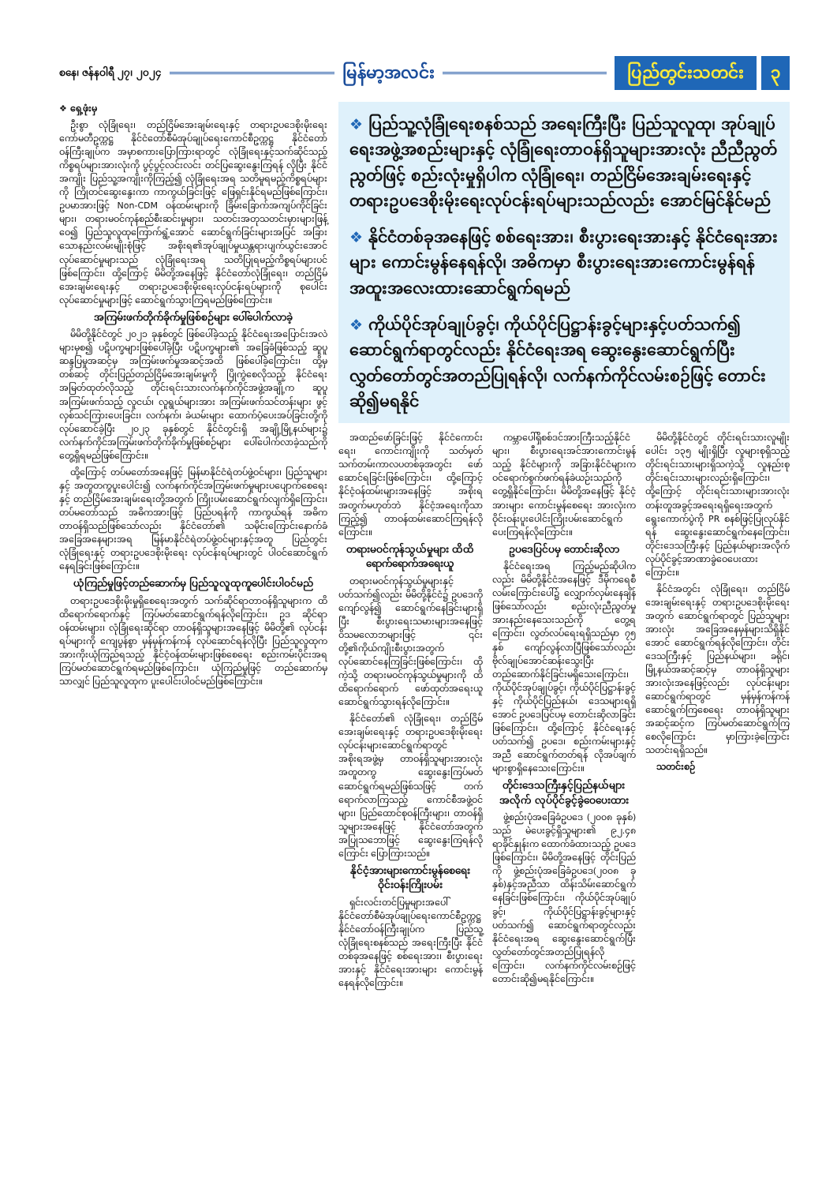စနေ၊ ဇန်နဝါရီ ၂၇၊ ၂၀၂၄
မြန်မာ့အလင်း
ပြည်တွင်းသတင်း ၃
❖ ရှေ့ဖုံးမှ
ဦးစွာ လုံခြုံရေး၊ တည်ငြိမ်အေးချမ်းရေးနှင့် တရားဥပဒေစိုးမိုးရေး ကော်မတီဥက္ကဋ္ဌ နိုင်ငံတော်စီမံအုပ်ချုပ်ရေးကောင်စီဥက္ကဋ္ဌ နိုင်ငံတော်ဝန်ကြီးချုပ်က အမှာစကားပြောကြားရာတွင် လုံခြုံရေးနှင့်သက်ဆိုင်သည့်ကိစ္စရပ်များအားလုံးကို ပွင့်ပွင့်လင်းလင်း တင်ပြဆွေးနွေးကြရန် လိုပြီး နိုင်ငံအကျိုး ပြည်သူ့အကျိုးကိုကြည့်၍ လုံခြုံရေးအရ သတိမူရမည့်ကိစ္စရပ်များကို ကြိုတင်ဆွေးနွေးကာ ကာကွယ်ခြင်းဖြင့် ဖြေရှင်းနိုင်ရမည်ဖြစ်ကြောင်း၊ ဥပမာအားဖြင့် Non-CDM ဝန်ထမ်းများကို ခြိမ်းခြောက်အကျပ်ကိုင်ခြင်းများ၊ တရားမဝင်ကုန်စည်စီးဆင်းမှုများ၊ သတင်းအတုသတင်းမှားများဖြန့်ဝေ၍ ပြည်သူလူထုကြောက်ရွံ့အောင် ဆောင်ရွက်ခြင်းများအပြင် အခြားသောနည်းလမ်းမျိုးစုံဖြင့် အစိုးရ၏အုပ်ချုပ်မှုယန္တရားပျက်ယွင်းအောင် လုပ်ဆောင်မှုများသည် လုံခြုံရေးအရ သတိပြုရမည့်ကိစ္စရပ်များပင်ဖြစ်ကြောင်း၊ ထို့ကြောင့် မိမိတို့အနေဖြင့် နိုင်ငံတော်လုံခြုံရေး၊ တည်ငြိမ်အေးချမ်းရေးနှင့် တရားဥပဒေစိုးမိုးရေးလုပ်ငန်းရပ်များကို စုပေါင်းလုပ်ဆောင်မှုများဖြင့် ဆောင်ရွက်သွားကြရမည်ဖြစ်ကြောင်း။
အကြမ်းဖက်တိုက်ခိုက်မှုဖြစ်စဉ်များ ပေါ်ပေါက်လာခဲ့
မိမိတို့နိုင်ငံတွင် ၂၀၂၁ ခုနှစ်တွင် ဖြစ်ပေါ်ခဲ့သည့် နိုင်ငံရေးအပြောင်းအလဲများမှစ၍ ပဋိပက္ခများဖြစ်ပေါ်ခဲ့ပြီး ပဋိပက္ခများ၏ အခြေခံဖြစ်သည့် ဆူပူဆန္ဒပြမှုအဆင့်မှ အကြမ်းဖက်မှုအဆင့်အထိ ဖြစ်ပေါ်ခဲ့ကြောင်း၊ ထို့မှတစ်ဆင့် တိုင်းပြည်တည်ငြိမ်အေးချမ်းမှုကို ပြိုကွဲစေလိုသည့် နိုင်ငံရေးအမြတ်ထုတ်လိုသည့် တိုင်းရင်းသားလက်နက်ကိုင်အဖွဲ့အချို့က ဆူပူအကြမ်းဖက်သည့် လူငယ်၊ လူရွယ်များအား အကြမ်းဖက်သင်တန်းများ ဖွင့်လှစ်သင်ကြားပေးခြင်း၊ လက်နက်၊ ခဲယမ်းများ ထောက်ပံ့ပေးအပ်ခြင်းတို့ကို လုပ်ဆောင်ခဲ့ပြီး ၂၀၂၃ ခုနှစ်တွင် နိုင်ငံတွင်းရှိ အချို့မြို့နယ်များ၌ လက်နက်ကိုင်အကြမ်းဖက်တိုက်ခိုက်မှုဖြစ်စဉ်များ ပေါ်ပေါက်လာခဲ့သည်ကို တွေ့ရှိရမည်ဖြစ်ကြောင်း။
ထို့ကြောင့် တပ်မတော်အနေဖြင့် မြန်မာနိုင်ငံရဲတပ်ဖွဲ့ဝင်များ၊ ပြည်သူများနှင့် အတူတကွပူးပေါင်း၍ လက်နက်ကိုင်အကြမ်းဖက်မှုများပပျောက်စေရေးနှင့် တည်ငြိမ်အေးချမ်းရေးတို့အတွက် ကြိုးပမ်းဆောင်ရွက်လျက်ရှိကြောင်း၊ တပ်မတော်သည် အဓိကအားဖြင့် ပြည်ပရန်ကို ကာကွယ်ရန် အဓိကတာဝန်ရှိသည်ဖြစ်သော်လည်း နိုင်ငံတော်၏ သမိုင်းကြောင်းနောက်ခံအခြေအနေများအရ မြန်မာနိုင်ငံရဲတပ်ဖွဲ့ဝင်များနှင့်အတူ ပြည်တွင်းလုံခြုံရေးနှင့် တရားဥပဒေစိုးမိုးရေး လုပ်ငန်းရပ်များတွင် ပါဝင်ဆောင်ရွက်နေရခြင်းဖြစ်ကြောင်း။
ယုံကြည်မှုဖြင့်တည်ဆောက်မှ ပြည်သူလူထုကူပေါင်းပါဝင်မည်
တရားဥပဒေစိုးမိုးမှုရှိစေရေးအတွက် သက်ဆိုင်ရာတာဝန်ရှိသူများက ထိထိရောက်ရောက်နှင့် ကြပ်မတ်ဆောင်ရွက်ရန်လိုကြောင်း၊ ဥဒ ဆိုင်ရာဝန်ထမ်းများ၊ လုံခြုံရေးဆိုင်ရာ တာဝန်ရှိသူများအနေဖြင့် မိမိတို့၏ လုပ်ငန်းရပ်များကို ကျေပွန်စွာ မှန်မှန်ကန်ကန် လုပ်ဆောင်ရန်လိုပြီး ပြည်သူလူထုက အားကိုးယုံကြည်ရသည့် နိုင်ငံ့ဝန်ထမ်းများဖြစ်စေရေး စည်းကမ်းပိုင်းအရ ကြပ်မတ်ဆောင်ရွက်ရမည်ဖြစ်ကြောင်း၊ ယုံကြည်မှုဖြင့် တည်ဆောက်မှသာလျှင် ပြည်သူလူထုက ပူးပေါင်းပါဝင်မည်ဖြစ်ကြောင်း။
❖ ပြည်သူ့လုံခြုံရေးစနစ်သည် အရေးကြီးပြီး ပြည်သူလူထု၊ အုပ်ချုပ်ရေးအဖွဲ့အစည်းများနှင့် လုံခြုံရေးတာဝန်ရှိသူများအားလုံး ညီညီညွတ်ညွတ်ဖြင့် စည်းလုံးမှုရှိပါက လုံခြုံရေး၊ တည်ငြိမ်အေးချမ်းရေးနှင့် တရားဥပဒေစိုးမိုးရေးလုပ်ငန်းရပ်များသည်လည်း အောင်မြင်နိုင်မည်
❖ နိုင်ငံတစ်ခုအနေဖြင့် စစ်ရေးအား၊ စီးပွားရေးအားနှင့် နိုင်ငံရေးအားများ ကောင်းမွန်နေရန်လို၊ အဓိကမှာ စီးပွားရေးအားကောင်းမွန်ရန် အထူးအလေးထားဆောင်ရွက်ရမည်
❖ ကိုယ်ပိုင်အုပ်ချုပ်ခွင့်၊ ကိုယ်ပိုင်ပြဋ္ဌာန်းခွင့်များနှင့်ပတ်သက်၍ ဆောင်ရွက်ရာတွင်လည်း နိုင်ငံရေးအရ ဆွေးနွေးဆောင်ရွက်ပြီး လွှတ်တော်တွင်အတည်ပြုရန်လို၊ လက်နက်ကိုင်လမ်းစဉ်ဖြင့် တောင်းဆို၍မရနိုင်
အထည်ဖော်ခြင်းဖြင့် နိုင်ငံကောင်းရေး၊ ကောင်းကျိုးကို သတ်မှတ်သက်တမ်းကာလပတစ်ခုအတွင်း ဖော်ဆောင်ရခြင်းဖြစ်ကြောင်း၊ ထို့ကြောင့် နိုင်ငံ့ဝန်ထမ်းများအနေဖြင့် အစိုးရအတွက်မဟုတ်ဘဲ နိုင်ငံ့အရေးကိုသာ ကြည့်၍ တာဝန်ထမ်းဆောင်ကြရန်လိုကြောင်း။
တရားမဝင်ကုန်သွယ်မှုများ ထိထိရောက်ရောက်အရေးယူ
တရားမဝင်ကုန်သွယ်မှုများနှင့် ပတ်သက်၍လည်း မိမိတို့နိုင်ငံ၌ ဥပဒေကိုကျော်လွန်၍ ဆောင်ရွက်နေခြင်းများရှိပြီး စီးပွားရေးသမားများအနေဖြင့် ဝိသမလောဘများဖြင့် ၎င်းတို့၏ကိုယ်ကျိုးစီးပွားအတွက် လုပ်ဆောင်နေကြခြင်းဖြစ်ကြောင်း၊ ထိုကဲ့သို့ တရားမဝင်ကုန်သွယ်မှုများကို ထိထိရောက်ရောက် ဖော်ထုတ်အရေးယူ ဆောင်ရွက်သွားရန်လိုကြောင်း။
နိုင်ငံတော်၏ လုံခြုံရေး၊ တည်ငြိမ်အေးချမ်းရေးနှင့် တရားဥပဒေစိုးမိုးရေးလုပ်ငန်းများဆောင်ရွက်ရာတွင် အစိုးရအဖွဲ့မှ တာဝန်ရှိသူများအားလုံး အတူတကွ ဆွေးနွေးကြပ်မတ်ဆောင်ရွက်ရမည်ဖြစ်သဖြင့် တက်ရောက်လာကြသည့် ကောင်စီအဖွဲ့ဝင်များ၊ ပြည်ထောင်စုဝန်ကြီးများ၊ တာဝန်ရှိသူများအနေဖြင့် နိုင်ငံတော်အတွက် အပြုသဘောဖြင့် ဆွေးနွေးကြရန်လိုကြောင်း ပြောကြားသည်။
နိုင်ငံ့အားများကောင်းမွန်စေရေး ဝိုင်းဝန်းကြိုးပမ်း
ရှင်းလင်းတင်ပြမှုများအပေါ် နိုင်ငံတော်စီမံအုပ်ချုပ်ရေးကောင်စီဥက္ကဋ္ဌ နိုင်ငံတော်ဝန်ကြီးချုပ်က ပြည်သူ့လုံခြုံရေးစနစ်သည် အရေးကြီးပြီး နိုင်ငံတစ်ခုအနေဖြင့် စစ်ရေးအား၊ စီးပွားရေးအားနှင့် နိုင်ငံရေးအားများ ကောင်းမွန်နေရန်လိုကြောင်း။
ကမ္ဘာပေါ်ရှိစစ်ဒင်အားကြီးသည့်နိုင်ငံများ၊ စီးပွားရေးအင်အားကောင်းမွန်သည့် နိုင်ငံများကို အခြားနိုင်ငံများက ဝင်ရောက်စွက်ဖက်ရန်ခဲယဉ်းသည်ကို တွေ့ရှိနိုင်ကြောင်း၊ မိမိတို့အနေဖြင့် နိုင်ငံ့အားများ ကောင်းမွန်စေရေး အားလုံးက ဝိုင်းဝန်းပူးပေါင်းကြိုးပမ်းဆောင်ရွက်ပေးကြရန်လိုကြောင်း။
ဥပဒေပြင်ပမှ တောင်းဆိုလာ
နိုင်ငံရေးအရ ကြည့်မည်ဆိုပါကလည်း မိမိတို့နိုင်ငံအနေဖြင့် ဒီမိုကရေစီလမ်းကြောင်းပေါ်၌ လျှောက်လှမ်းနေချိန်ဖြစ်သော်လည်း စည်းလုံးညီညွတ်မှုအားနည်းနေသေးသည်ကို တွေ့ရကြောင်း၊ လွတ်လပ်ရေးရရှိသည်မှာ ၇၅ နှစ် ကျော်လွန်လာပြီဖြစ်သော်လည်း ဗိုလ်ချုပ်အောင်ဆန်းသွေးပြီး တည်ဆောက်နိုင်ခြင်းမရှိသေးကြောင်း၊ ကိုယ်ပိုင်အုပ်ချုပ်ခွင့်၊ ကိုယ်ပိုင်ပြဋ္ဌာန်းခွင့်နှင့် ကိုယ်ပိုင်ပြည်နယ်၊ ဒေသများရရှိအောင် ဥပဒေပြင်ပမှ တောင်းဆိုလာခြင်းဖြစ်ကြောင်း၊ ထို့ကြောင့် နိုင်ငံရေးနှင့်ပတ်သက်၍ ဥပဒေ၊ စည်းကမ်းများနှင့်အညီ ဆောင်ရွက်တတ်ရန် လိုအပ်ချက်များစွာရှိနေသေးကြောင်း။
တိုင်းဒေသကြီးနှင့်ပြည်နယ်များအလိုက် လုပ်ပိုင်ခွင့်ခွဲဝေပေးထား
ဖွဲ့စည်းပုံအခြေခံဥပဒေ (၂၀၀၈ ခုနှစ်) သည် မဲပေးခွင့်ရှိသူများ၏ ၉၂.၄၈ ရာခိုင်နှုန်းက ထောက်ခံထားသည့် ဥပဒေဖြစ်ကြောင်း၊ မိမိတို့အနေဖြင့် တိုင်းပြည်ကို ဖွဲ့စည်းပုံအခြေခံဥပဒေ(၂၀၀၈ ခုနှစ်)နှင့်အညီသာ ထိန်းသိမ်းဆောင်ရွက်နေခြင်းဖြစ်ကြောင်း၊ ကိုယ်ပိုင်အုပ်ချုပ်ခွင့်၊ ကိုယ်ပိုင်ပြဋ္ဌာန်းခွင့်များနှင့်ပတ်သက်၍ ဆောင်ရွက်ရာတွင်လည်း နိုင်ငံရေးအရ ဆွေးနွေးဆောင်ရွက်ပြီး လွှတ်တော်တွင်အတည်ပြုရန်လိုကြောင်း၊ လက်နက်ကိုင်လမ်းစဉ်ဖြင့် တောင်းဆို၍မရနိုင်ကြောင်း။
မိမိတို့နိုင်ငံတွင် တိုင်းရင်းသားလူမျိုးပေါင်း ၁၃၅ မျိုးရှိပြီး လူများစုရှိသည့် တိုင်းရင်းသားများရှိသကဲ့သို့ လူနည်းစုတိုင်းရင်းသားများလည်းရှိကြောင်း၊ ထို့ကြောင့် တိုင်းရင်းသားများအားလုံး တန်းတူအခွင့်အရေးရရှိရေးအတွက် ရွေးကောက်ပွဲကို PR စနစ်ဖြင့်ပြုလုပ်နိုင်ရန် ဆွေးနွေးဆောင်ရွက်နေကြောင်း၊ တိုင်းဒေသကြီးနှင့် ပြည်နယ်များအလိုက် လုပ်ပိုင်ခွင့်အာဏာခွဲဝေပေးထားကြောင်း။
နိုင်ငံအတွင်း လုံခြုံရေး၊ တည်ငြိမ်အေးချမ်းရေးနှင့် တရားဥပဒေစိုးမိုးရေးအတွက် ဆောင်ရွက်ရာတွင် ပြည်သူများအားလုံး အခြေအနေမှန်များသိရှိနိုင်အောင် ဆောင်ရွက်ရန်လိုကြောင်း၊ တိုင်းဒေသကြီးနှင့် ပြည်နယ်များ၊ ခရိုင်၊ မြို့နယ်အဆင့်ဆင့်မှ တာဝန်ရှိသူများအားလုံးအနေဖြင့်လည်း လုပ်ငန်းများဆောင်ရွက်ရာတွင် မှန်မှန်ကန်ကန် ဆောင်ရွက်ကြစေရေး တာဝန်ရှိသူများအဆင့်ဆင့်က ကြပ်မတ်ဆောင်ရွက်ကြစေလိုကြောင်း မှာကြားခဲ့ကြောင်း သတင်းရရှိသည်။
သတင်းစဉ်